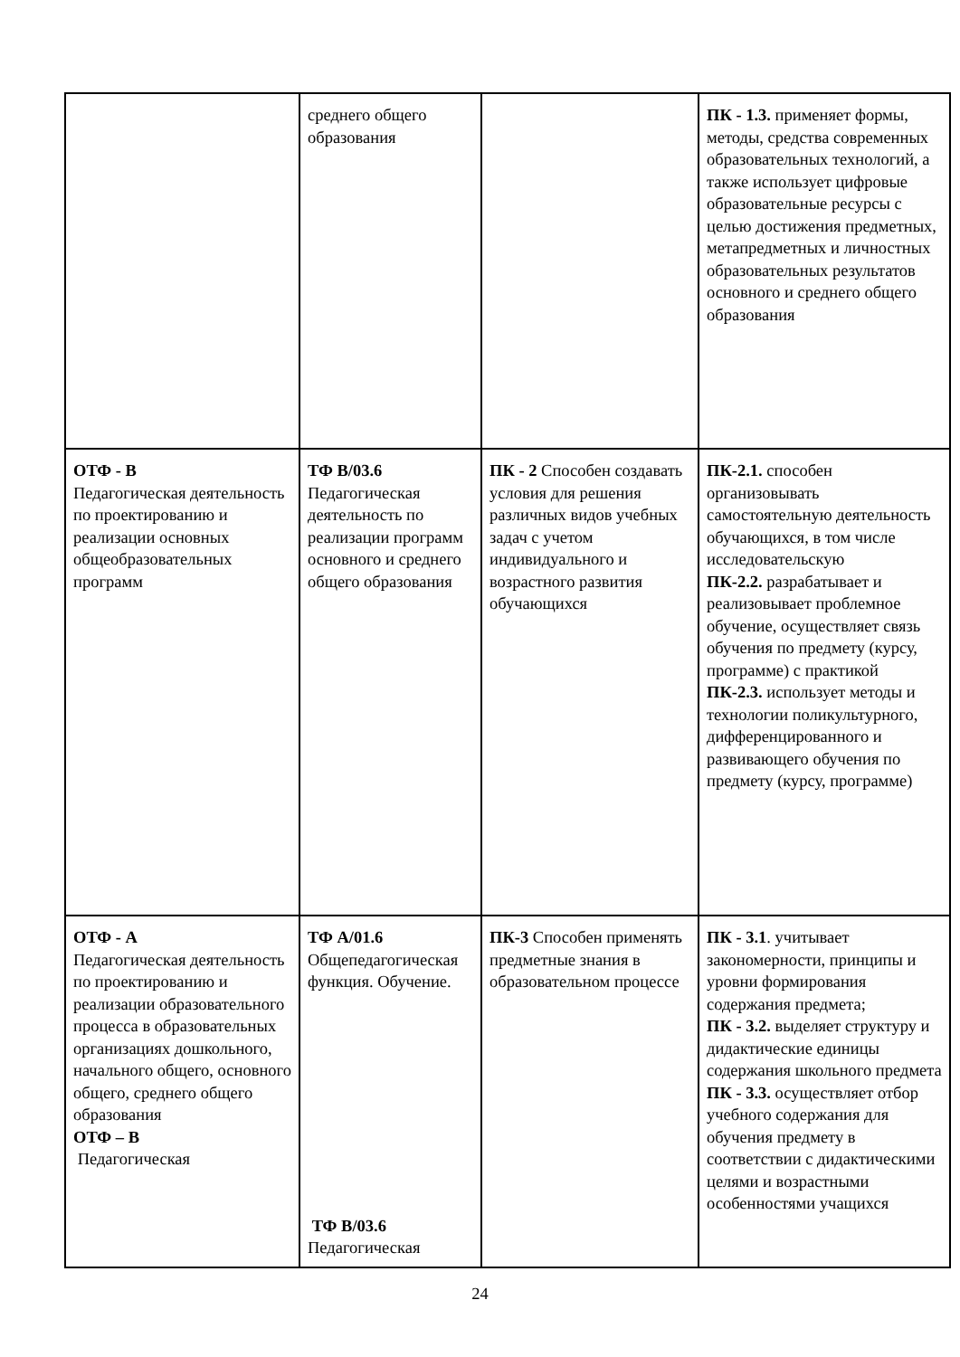| | среднего общего образования | | ПК - 1.3. применяет формы, методы, средства современных образовательных технологий, а также использует цифровые образовательные ресурсы с целью достижения предметных, метапредметных и личностных образовательных результатов основного и среднего общего образования |
| ОТФ - В Педагогическая деятельность по проектированию и реализации основных общеобразовательных программ | ТФ В/03.6 Педагогическая деятельность по реализации программ основного и среднего общего образования | ПК - 2 Способен создавать условия для решения различных видов учебных задач с учетом индивидуального и возрастного развития обучающихся | ПК-2.1. способен организовывать самостоятельную деятельность обучающихся, в том числе исследовательскую ПК-2.2. разрабатывает и реализовывает проблемное обучение, осуществляет связь обучения по предмету (курсу, программе) с практикой ПК-2.3. использует методы и технологии поликультурного, дифференцированного и развивающего обучения по предмету (курсу, программе) |
| ОТФ - А Педагогическая деятельность по проектированию и реализации образовательного процесса в образовательных организациях дошкольного, начального общего, основного общего, среднего общего образования ОТФ – В Педагогическая | ТФ А/01.6 Общепедагогическая функция. Обучение. ТФ В/03.6 Педагогическая | ПК-3 Способен применять предметные знания в образовательном процессе | ПК - 3.1 . учитывает закономерности, принципы и уровни формирования содержания предмета; ПК - 3.2. выделяет структуру и дидактические единицы содержания школьного предмета ПК - 3.3. осуществляет отбор учебного содержания для обучения предмету в соответствии с дидактическими целями и возрастными особенностями учащихся |
24